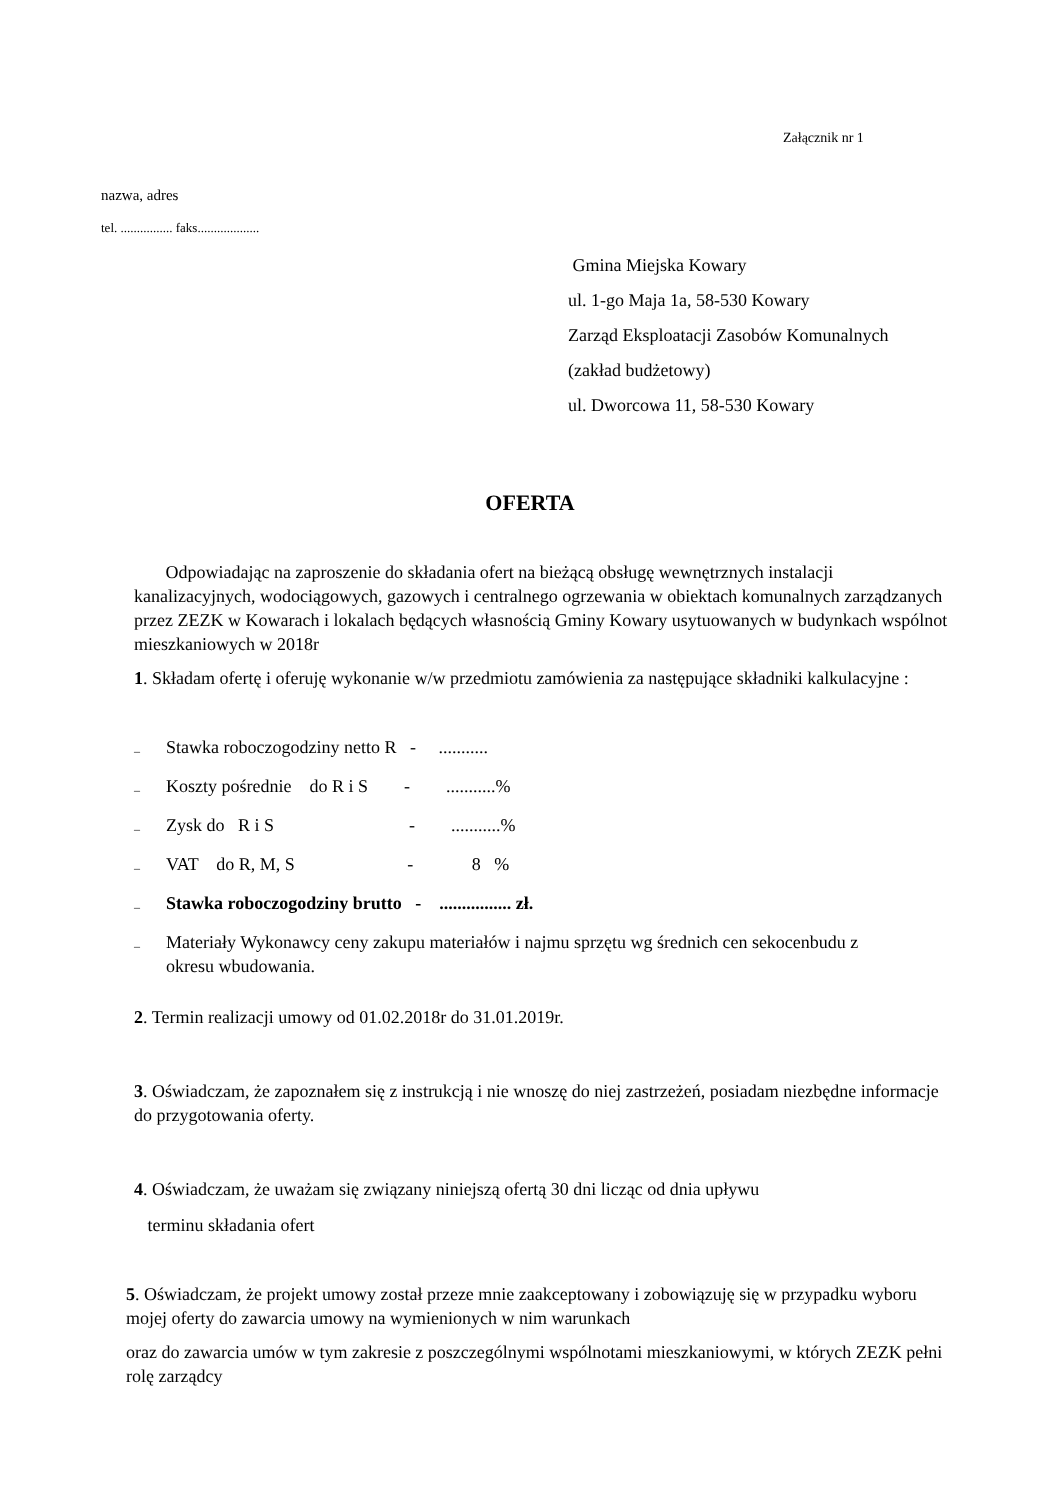Załącznik nr 1
nazwa, adres
tel. ................ faks...................
Gmina Miejska Kowary
ul. 1-go Maja 1a, 58-530 Kowary
Zarząd Eksploatacji Zasobów Komunalnych
(zakład budżetowy)
ul. Dworcowa 11, 58-530 Kowary
OFERTA
Odpowiadając na zaproszenie do składania ofert na bieżącą obsługę wewnętrznych instalacji kanalizacyjnych, wodociągowych, gazowych i centralnego ogrzewania w obiektach komunalnych zarządzanych przez ZEZK w Kowarach i lokalach będących własnością Gminy Kowary usytuowanych w budynkach wspólnot mieszkaniowych w 2018r
1. Składam ofertę i oferuję wykonanie w/w przedmiotu zamówienia za następujące składniki kalkulacyjne :
– Stawka roboczogodziny netto R - ...........
– Koszty pośrednie do R i S - ...........%
– Zysk do R i S - ...........%
– VAT do R, M, S - 8 %
– Stawka roboczogodziny brutto - ................ zł.
– Materiały Wykonawcy ceny zakupu materiałów i najmu sprzętu wg średnich cen sekocenbudu z okresu wbudowania.
2. Termin realizacji umowy od 01.02.2018r do 31.01.2019r.
3. Oświadczam, że zapoznałem się z instrukcją i nie wnoszę do niej zastrzeżeń, posiadam niezbędne informacje do przygotowania oferty.
4. Oświadczam, że uważam się związany niniejszą ofertą 30 dni licząc od dnia upływu
terminu składania ofert
5. Oświadczam, że projekt umowy został przeze mnie zaakceptowany i zobowiązuję się w przypadku wyboru mojej oferty do zawarcia umowy na wymienionych w nim warunkach
oraz do zawarcia umów w tym zakresie z poszczególnymi wspólnotami mieszkaniowymi, w których ZEZK pełni rolę zarządcy